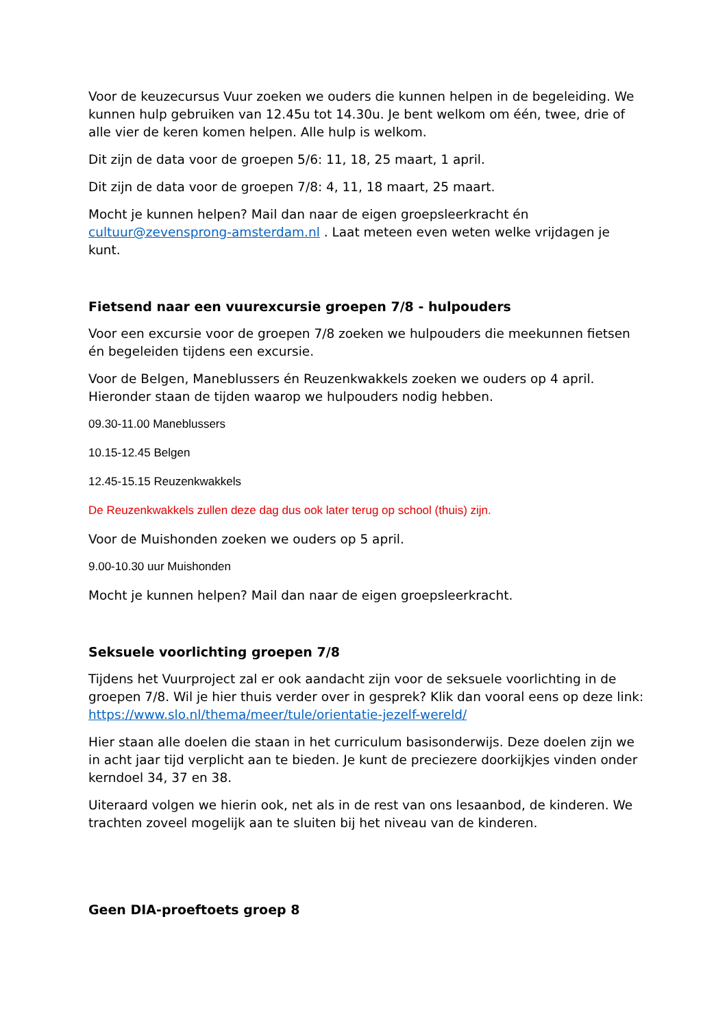Voor de keuzecursus Vuur zoeken we ouders die kunnen helpen in de begeleiding. We kunnen hulp gebruiken van 12.45u tot 14.30u. Je bent welkom om één, twee, drie of alle vier de keren komen helpen. Alle hulp is welkom.
Dit zijn de data voor de groepen 5/6: 11, 18, 25 maart, 1 april.
Dit zijn de data voor de groepen 7/8: 4, 11, 18 maart, 25 maart.
Mocht je kunnen helpen? Mail dan naar de eigen groepsleerkracht én cultuur@zevensprong-amsterdam.nl . Laat meteen even weten welke vrijdagen je kunt.
Fietsend naar een vuurexcursie groepen 7/8 - hulpouders
Voor een excursie voor de groepen 7/8 zoeken we hulpouders die meekunnen fietsen én begeleiden tijdens een excursie.
Voor de Belgen, Maneblussers én Reuzenkwakkels zoeken we ouders op 4 april. Hieronder staan de tijden waarop we hulpouders nodig hebben.
09.30-11.00 Maneblussers
10.15-12.45 Belgen
12.45-15.15 Reuzenkwakkels
De Reuzenkwakkels zullen deze dag dus ook later terug op school (thuis) zijn.
Voor de Muishonden zoeken we ouders op 5 april.
9.00-10.30 uur Muishonden
Mocht je kunnen helpen? Mail dan naar de eigen groepsleerkracht.
Seksuele voorlichting groepen 7/8
Tijdens het Vuurproject zal er ook aandacht zijn voor de seksuele voorlichting in de groepen 7/8. Wil je hier thuis verder over in gesprek? Klik dan vooral eens op deze link: https://www.slo.nl/thema/meer/tule/orientatie-jezelf-wereld/
Hier staan alle doelen die staan in het curriculum basisonderwijs. Deze doelen zijn we in acht jaar tijd verplicht aan te bieden. Je kunt de preciezere doorkijkjes vinden onder kerndoel 34, 37 en 38.
Uiteraard volgen we hierin ook, net als in de rest van ons lesaanbod, de kinderen. We trachten zoveel mogelijk aan te sluiten bij het niveau van de kinderen.
Geen DIA-proeftoets groep 8